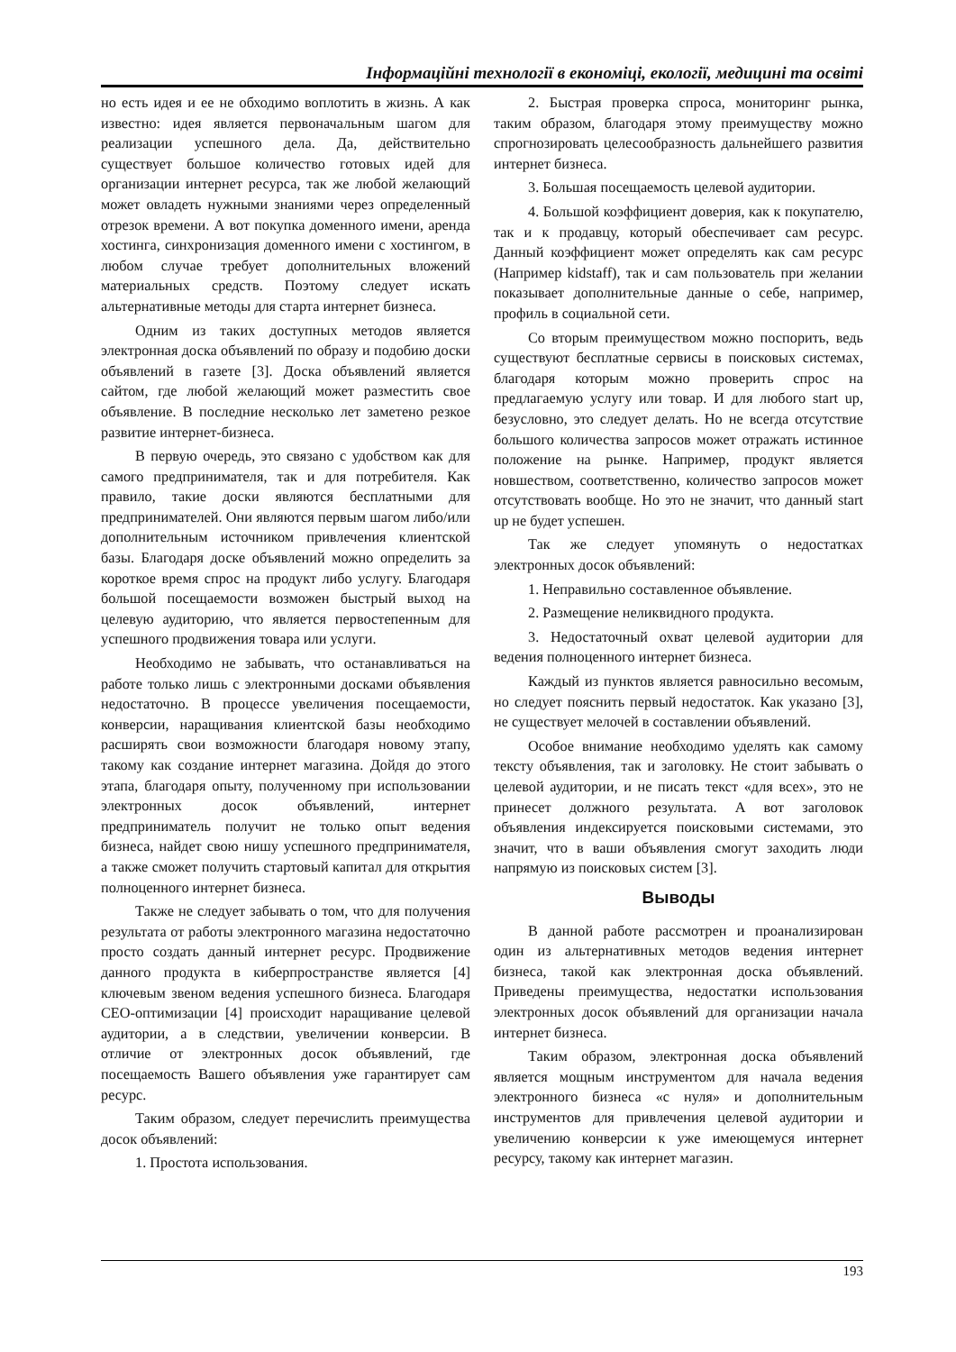Інформаційні технології в економіці, екології, медицині та освіті
но есть идея и ее не обходимо воплотить в жизнь. А как известно: идея является первоначальным шагом для реализации успешного дела. Да, действительно существует большое количество готовых идей для организации интернет ресурса, так же любой желающий может овладеть нужными знаниями через определенный отрезок времени. А вот покупка доменного имени, аренда хостинга, синхронизация доменного имени с хостингом, в любом случае требует дополнительных вложений материальных средств. Поэтому следует искать альтернативные методы для старта интернет бизнеса.
Одним из таких доступных методов является электронная доска объявлений по образу и подобию доски объявлений в газете [3]. Доска объявлений является сайтом, где любой желающий может разместить свое объявление. В последние несколько лет заметено резкое развитие интернет-бизнеса.
В первую очередь, это связано с удобством как для самого предпринимателя, так и для потребителя. Как правило, такие доски являются бесплатными для предпринимателей. Они являются первым шагом либо/или дополнительным источником привлечения клиентской базы. Благодаря доске объявлений можно определить за короткое время спрос на продукт либо услугу. Благодаря большой посещаемости возможен быстрый выход на целевую аудиторию, что является первостепенным для успешного продвижения товара или услуги.
Необходимо не забывать, что останавливаться на работе только лишь с электронными досками объявления недостаточно. В процессе увеличения посещаемости, конверсии, наращивания клиентской базы необходимо расширять свои возможности благодаря новому этапу, такому как создание интернет магазина. Дойдя до этого этапа, благодаря опыту, полученному при использовании электронных досок объявлений, интернет предприниматель получит не только опыт ведения бизнеса, найдет свою нишу успешного предпринимателя, а также сможет получить стартовый капитал для открытия полноценного интернет бизнеса.
Также не следует забывать о том, что для получения результата от работы электронного магазина недостаточно просто создать данный интернет ресурс. Продвижение данного продукта в киберпространстве является [4] ключевым звеном ведения успешного бизнеса. Благодаря СЕО-оптимизации [4] происходит наращивание целевой аудитории, а в следствии, увеличении конверсии. В отличие от электронных досок объявлений, где посещаемость Вашего объявления уже гарантирует сам ресурс.
Таким образом, следует перечислить преимущества досок объявлений:
1. Простота использования.
2. Быстрая проверка спроса, мониторинг рынка, таким образом, благодаря этому преимуществу можно спрогнозировать целесообразность дальнейшего развития интернет бизнеса.
3. Большая посещаемость целевой аудитории.
4. Большой коэффициент доверия, как к покупателю, так и к продавцу, который обеспечивает сам ресурс. Данный коэффициент может определять как сам ресурс (Например kidstaff), так и сам пользователь при желании показывает дополнительные данные о себе, например, профиль в социальной сети.
Со вторым преимуществом можно поспорить, ведь существуют бесплатные сервисы в поисковых системах, благодаря которым можно проверить спрос на предлагаемую услугу или товар. И для любого start up, безусловно, это следует делать. Но не всегда отсутствие большого количества запросов может отражать истинное положение на рынке. Например, продукт является новшеством, соответственно, количество запросов может отсутствовать вообще. Но это не значит, что данный start up не будет успешен.
Так же следует упомянуть о недостатках электронных досок объявлений:
1. Неправильно составленное объявление.
2. Размещение неликвидного продукта.
3. Недостаточный охват целевой аудитории для ведения полноценного интернет бизнеса.
Каждый из пунктов является равносильно весомым, но следует пояснить первый недостаток. Как указано [3], не существует мелочей в составлении объявлений.
Особое внимание необходимо уделять как самому тексту объявления, так и заголовку. Не стоит забывать о целевой аудитории, и не писать текст «для всех», это не принесет должного результата. А вот заголовок объявления индексируется поисковыми системами, это значит, что в ваши объявления смогут заходить люди напрямую из поисковых систем [3].
Выводы
В данной работе рассмотрен и проанализирован один из альтернативных методов ведения интернет бизнеса, такой как электронная доска объявлений. Приведены преимущества, недостатки использования электронных досок объявлений для организации начала интернет бизнеса.
Таким образом, электронная доска объявлений является мощным инструментом для начала ведения электронного бизнеса «с нуля» и дополнительным инструментов для привлечения целевой аудитории и увеличению конверсии к уже имеющемуся интернет ресурсу, такому как интернет магазин.
193